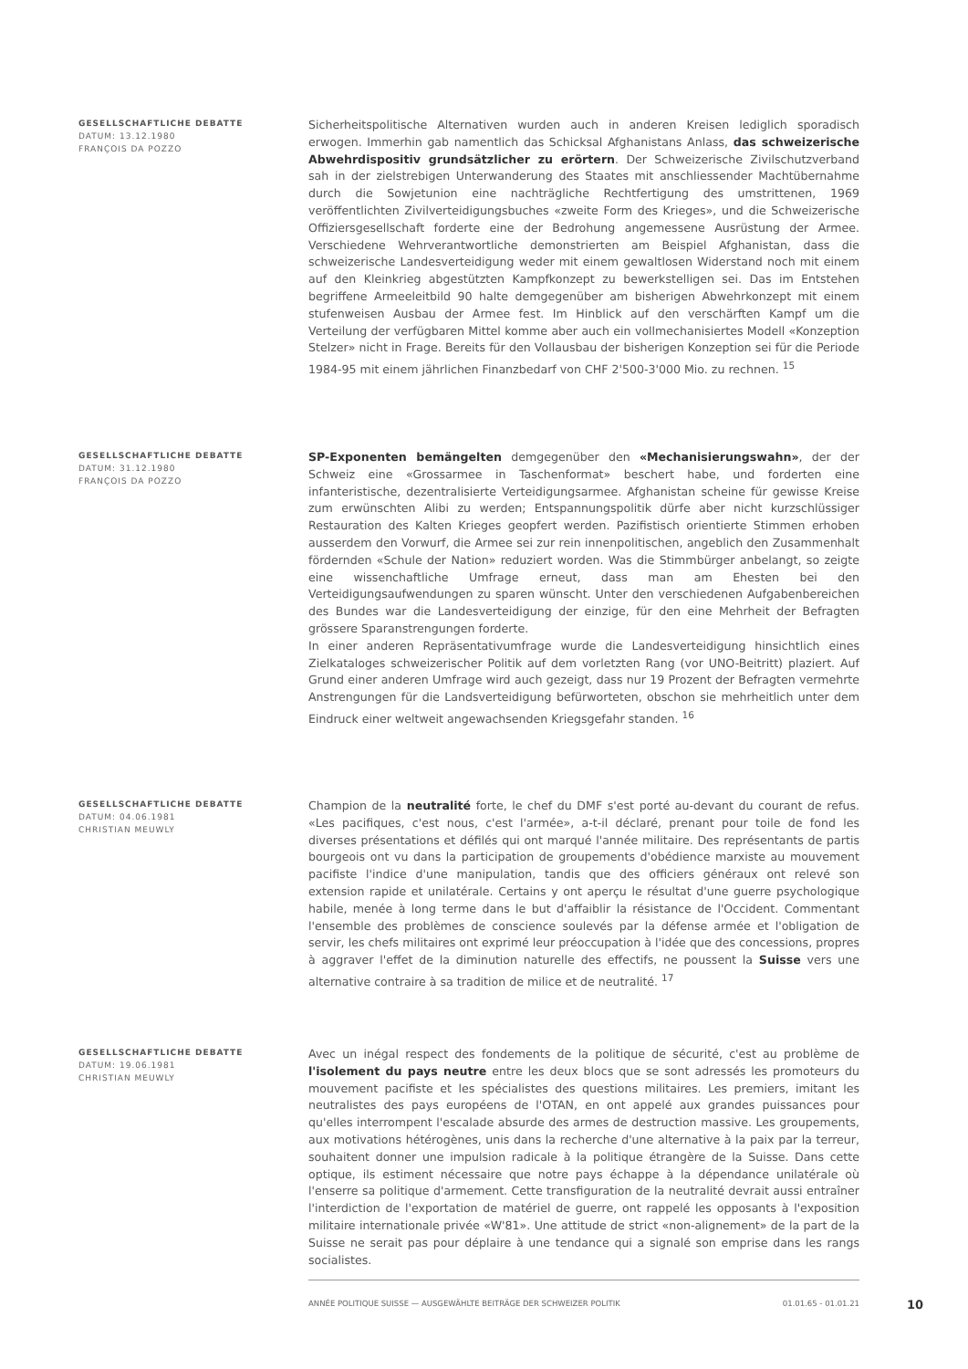GESELLSCHAFTLICHE DEBATTE
DATUM: 13.12.1980
FRANÇOIS DA POZZO
Sicherheitspolitische Alternativen wurden auch in anderen Kreisen lediglich sporadisch erwogen. Immerhin gab namentlich das Schicksal Afghanistans Anlass, das schweizerische Abwehrdispositiv grundsätzlicher zu erörtern. Der Schweizerische Zivilschutzverband sah in der zielstrebigen Unterwanderung des Staates mit anschliessender Machtübernahme durch die Sowjetunion eine nachträgliche Rechtfertigung des umstrittenen, 1969 veröffentlichten Zivilverteidigungsbuches «zweite Form des Krieges», und die Schweizerische Offiziersgesellschaft forderte eine der Bedrohung angemessene Ausrüstung der Armee. Verschiedene Wehrverantwortliche demonstrierten am Beispiel Afghanistan, dass die schweizerische Landesverteidigung weder mit einem gewaltlosen Widerstand noch mit einem auf den Kleinkrieg abgestützten Kampfkonzept zu bewerkstelligen sei. Das im Entstehen begriffene Armeeleitbild 90 halte demgegenüber am bisherigen Abwehrkonzept mit einem stufenweisen Ausbau der Armee fest. Im Hinblick auf den verschärften Kampf um die Verteilung der verfügbaren Mittel komme aber auch ein vollmechanisiertes Modell «Konzeption Stelzer» nicht in Frage. Bereits für den Vollausbau der bisherigen Konzeption sei für die Periode 1984-95 mit einem jährlichen Finanzbedarf von CHF 2'500-3'000 Mio. zu rechnen. <sup>15</sup>
GESELLSCHAFTLICHE DEBATTE
DATUM: 31.12.1980
FRANÇOIS DA POZZO
SP-Exponenten bemängelten demgegenüber den «Mechanisierungswahn», der der Schweiz eine «Grossarmee in Taschenformat» beschert habe, und forderten eine infanteristische, dezentralisierte Verteidigungsarmee. Afghanistan scheine für gewisse Kreise zum erwünschten Alibi zu werden; Entspannungspolitik dürfe aber nicht kurzschlüssiger Restauration des Kalten Krieges geopfert werden. Pazifistisch orientierte Stimmen erhoben ausserdem den Vorwurf, die Armee sei zur rein innenpolitischen, angeblich den Zusammenhalt fördernden «Schule der Nation» reduziert worden. Was die Stimmbürger anbelangt, so zeigte eine wissenchaftliche Umfrage erneut, dass man am Ehesten bei den Verteidigungsaufwendungen zu sparen wünscht. Unter den verschiedenen Aufgabenbereichen des Bundes war die Landesverteidigung der einzige, für den eine Mehrheit der Befragten grössere Sparanstrengungen forderte.
In einer anderen Repräsentativumfrage wurde die Landesverteidigung hinsichtlich eines Zielkataloges schweizerischer Politik auf dem vorletzten Rang (vor UNO-Beitritt) plaziert. Auf Grund einer anderen Umfrage wird auch gezeigt, dass nur 19 Prozent der Befragten vermehrte Anstrengungen für die Landsverteidigung befürworteten, obschon sie mehrheitlich unter dem Eindruck einer weltweit angewachsenden Kriegsgefahr standen. <sup>16</sup>
GESELLSCHAFTLICHE DEBATTE
DATUM: 04.06.1981
CHRISTIAN MEUWLY
Champion de la neutralité forte, le chef du DMF s'est porté au-devant du courant de refus. «Les pacifiques, c'est nous, c'est l'armée», a-t-il déclaré, prenant pour toile de fond les diverses présentations et défilés qui ont marqué l'année militaire. Des représentants de partis bourgeois ont vu dans la participation de groupements d'obédience marxiste au mouvement pacifiste l'indice d'une manipulation, tandis que des officiers généraux ont relevé son extension rapide et unilatérale. Certains y ont aperçu le résultat d'une guerre psychologique habile, menée à long terme dans le but d'affaiblir la résistance de l'Occident. Commentant l'ensemble des problèmes de conscience soulevés par la défense armée et l'obligation de servir, les chefs militaires ont exprimé leur préoccupation à l'idée que des concessions, propres à aggraver l'effet de la diminution naturelle des effectifs, ne poussent la Suisse vers une alternative contraire à sa tradition de milice et de neutralité. <sup>17</sup>
GESELLSCHAFTLICHE DEBATTE
DATUM: 19.06.1981
CHRISTIAN MEUWLY
Avec un inégal respect des fondements de la politique de sécurité, c'est au problème de l'isolement du pays neutre entre les deux blocs que se sont adressés les promoteurs du mouvement pacifiste et les spécialistes des questions militaires. Les premiers, imitant les neutralistes des pays européens de l'OTAN, en ont appelé aux grandes puissances pour qu'elles interrompent l'escalade absurde des armes de destruction massive. Les groupements, aux motivations hétérogènes, unis dans la recherche d'une alternative à la paix par la terreur, souhaitent donner une impulsion radicale à la politique étrangère de la Suisse. Dans cette optique, ils estiment nécessaire que notre pays échappe à la dépendance unilatérale où l'enserre sa politique d'armement. Cette transfiguration de la neutralité devrait aussi entraîner l'interdiction de l'exportation de matériel de guerre, ont rappelé les opposants à l'exposition militaire internationale privée «W'81». Une attitude de strict «non-alignement» de la part de la Suisse ne serait pas pour déplaire à une tendance qui a signalé son emprise dans les rangs socialistes.
ANNÉE POLITIQUE SUISSE — AUSGEWÄHLTE BEITRÄGE DER SCHWEIZER POLITIK 01.01.65 - 01.01.21
10